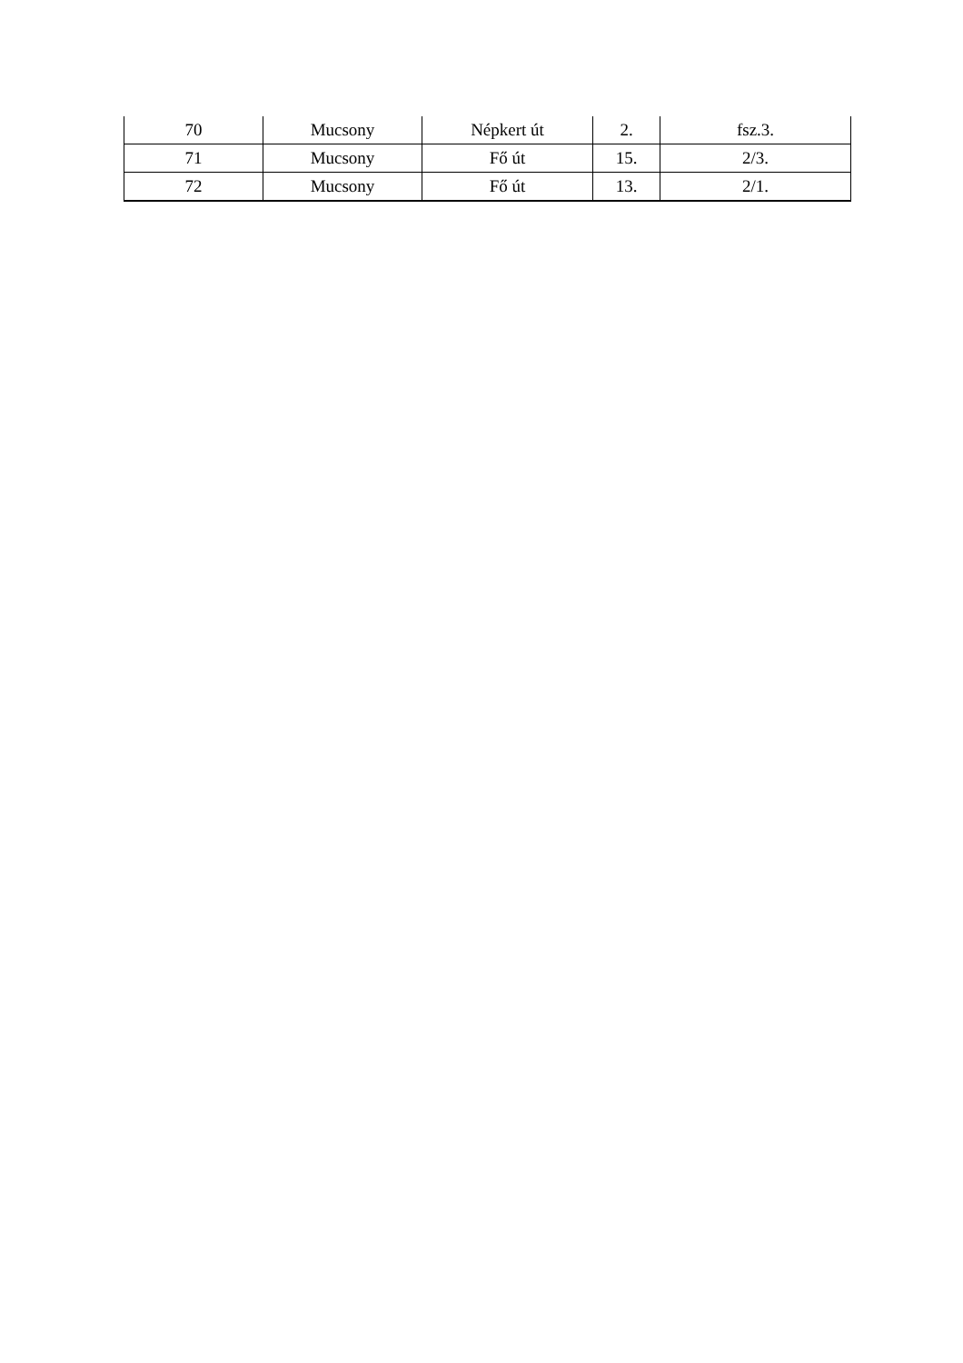| 70 | Mucsony | Népkert út | 2. | fsz.3. |
| 71 | Mucsony | Fő út | 15. | 2/3. |
| 72 | Mucsony | Fő út | 13. | 2/1. |